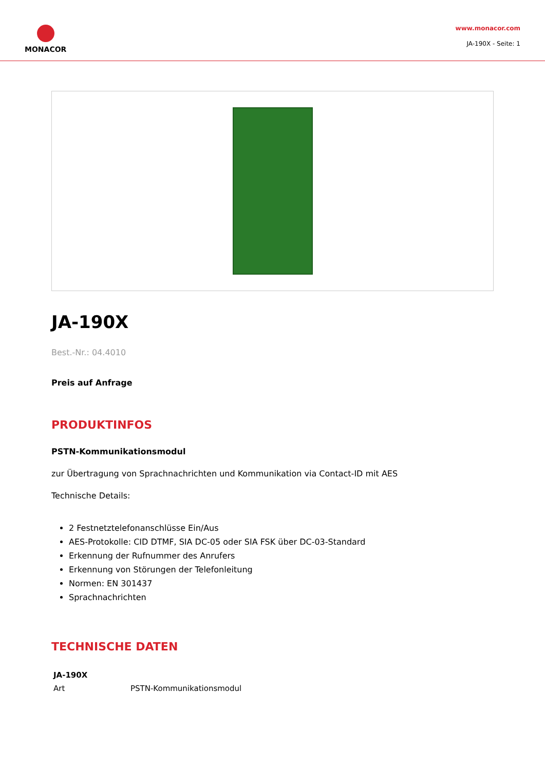MONACOR
www.monacor.com
JA-190X - Seite: 1
JA-190X
Best.-Nr.: 04.4010
Preis auf Anfrage
PRODUKTINFOS
PSTN-Kommunikationsmodul
zur Übertragung von Sprachnachrichten und Kommunikation via Contact-ID mit AES
Technische Details:
2 Festnetztelefonanschlüsse Ein/Aus
AES-Protokolle: CID DTMF, SIA DC-05 oder SIA FSK über DC-03-Standard
Erkennung der Rufnummer des Anrufers
Erkennung von Störungen der Telefonleitung
Normen: EN 301437
Sprachnachrichten
TECHNISCHE DATEN
| JA-190X | |
| --- | --- |
| Art | PSTN-Kommunikationsmodul |